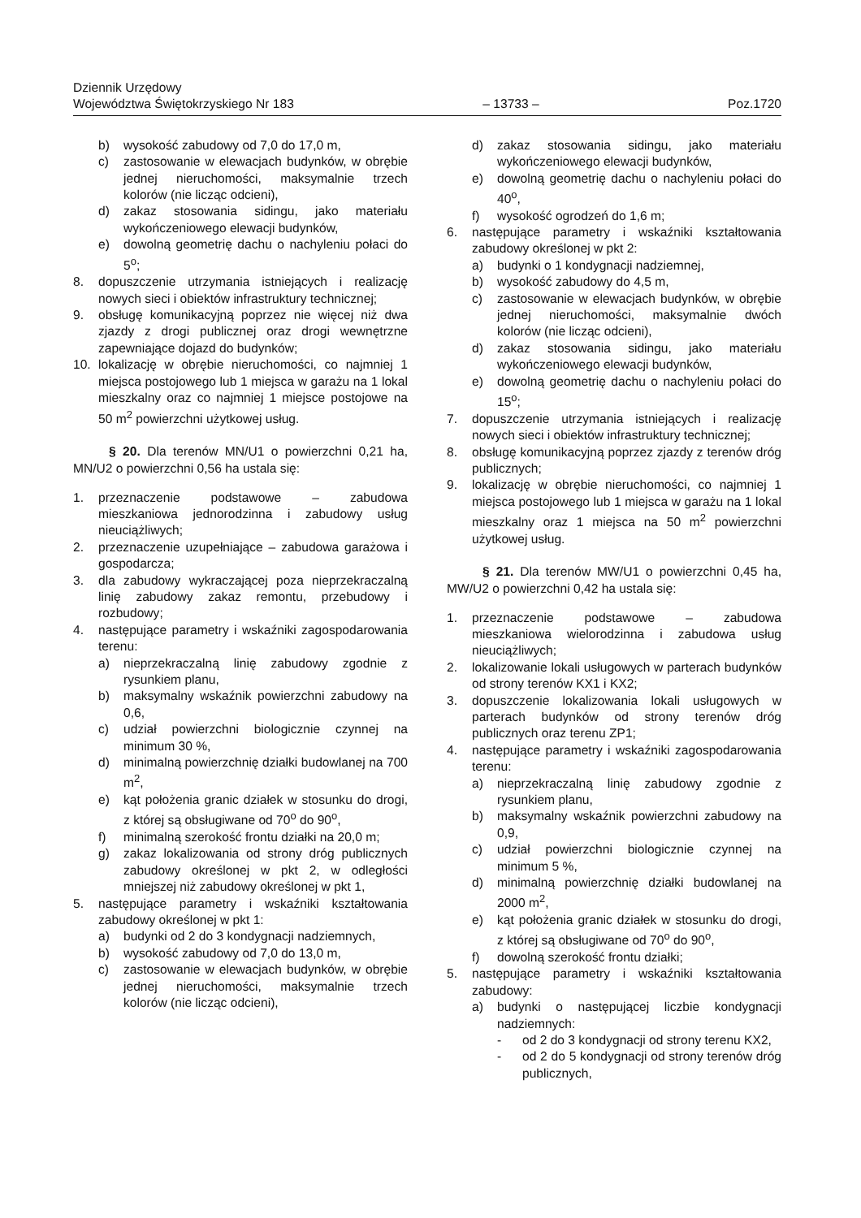Dziennik Urzędowy
Województwa Świętokrzyskiego Nr 183
– 13733 –
Poz.1720
b) wysokość zabudowy od 7,0 do 17,0 m,
c) zastosowanie w elewacjach budynków, w obrębie jednej nieruchomości, maksymalnie trzech kolorów (nie licząc odcieni),
d) zakaz stosowania sidingu, jako materiału wykończeniowego elewacji budynków,
e) dowolną geometrię dachu o nachyleniu połaci do 5<sup>o</sup>;
8. dopuszczenie utrzymania istniejących i realizację nowych sieci i obiektów infrastruktury technicznej;
9. obsługę komunikacyjną poprzez nie więcej niż dwa zjazdy z drogi publicznej oraz drogi wewnętrzne zapewniające dojazd do budynków;
10. lokalizację w obrębie nieruchomości, co najmniej 1 miejsca postojowego lub 1 miejsca w garażu na 1 lokal mieszkalny oraz co najmniej 1 miejsce postojowe na 50 m<sup>2</sup> powierzchni użytkowej usług.
§ 20. Dla terenów MN/U1 o powierzchni 0,21 ha, MN/U2 o powierzchni 0,56 ha ustala się:
1. przeznaczenie podstawowe – zabudowa mieszkaniowa jednorodzinna i zabudowy usług nieuciążliwych;
2. przeznaczenie uzupełniające – zabudowa garażowa i gospodarcza;
3. dla zabudowy wykraczającej poza nieprzekraczalną linię zabudowy zakaz remontu, przebudowy i rozbudowy;
4. następujące parametry i wskaźniki zagospodarowania terenu:
a) nieprzekraczalną linię zabudowy zgodnie z rysunkiem planu,
b) maksymalny wskaźnik powierzchni zabudowy na 0,6,
c) udział powierzchni biologicznie czynnej na minimum 30 %,
d) minimalną powierzchnię działki budowlanej na 700 m<sup>2</sup>,
e) kąt położenia granic działek w stosunku do drogi, z której są obsługiwane od 70<sup>o</sup> do 90<sup>o</sup>,
f) minimalną szerokość frontu działki na 20,0 m;
g) zakaz lokalizowania od strony dróg publicznych zabudowy określonej w pkt 2, w odległości mniejszej niż zabudowy określonej w pkt 1,
5. następujące parametry i wskaźniki kształtowania zabudowy określonej w pkt 1:
a) budynki od 2 do 3 kondygnacji nadziemnych,
b) wysokość zabudowy od 7,0 do 13,0 m,
c) zastosowanie w elewacjach budynków, w obrębie jednej nieruchomości, maksymalnie trzech kolorów (nie licząc odcieni),
d) zakaz stosowania sidingu, jako materiału wykończeniowego elewacji budynków,
e) dowolną geometrię dachu o nachyleniu połaci do 40<sup>o</sup>,
f) wysokość ogrodzeń do 1,6 m;
6. następujące parametry i wskaźniki kształtowania zabudowy określonej w pkt 2:
a) budynki o 1 kondygnacji nadziemnej,
b) wysokość zabudowy do 4,5 m,
c) zastosowanie w elewacjach budynków, w obrębie jednej nieruchomości, maksymalnie dwóch kolorów (nie licząc odcieni),
d) zakaz stosowania sidingu, jako materiału wykończeniowego elewacji budynków,
e) dowolną geometrię dachu o nachyleniu połaci do 15<sup>o</sup>;
7. dopuszczenie utrzymania istniejących i realizację nowych sieci i obiektów infrastruktury technicznej;
8. obsługę komunikacyjną poprzez zjazdy z terenów dróg publicznych;
9. lokalizację w obrębie nieruchomości, co najmniej 1 miejsca postojowego lub 1 miejsca w garażu na 1 lokal mieszkalny oraz 1 miejsca na 50 m<sup>2</sup> powierzchni użytkowej usług.
§ 21. Dla terenów MW/U1 o powierzchni 0,45 ha, MW/U2 o powierzchni 0,42 ha ustala się:
1. przeznaczenie podstawowe – zabudowa mieszkaniowa wielorodzinna i zabudowa usług nieuciążliwych;
2. lokalizowanie lokali usługowych w parterach budynków od strony terenów KX1 i KX2;
3. dopuszczenie lokalizowania lokali usługowych w parterach budynków od strony terenów dróg publicznych oraz terenu ZP1;
4. następujące parametry i wskaźniki zagospodarowania terenu:
a) nieprzekraczalną linię zabudowy zgodnie z rysunkiem planu,
b) maksymalny wskaźnik powierzchni zabudowy na 0,9,
c) udział powierzchni biologicznie czynnej na minimum 5 %,
d) minimalną powierzchnię działki budowlanej na 2000 m<sup>2</sup>,
e) kąt położenia granic działek w stosunku do drogi, z której są obsługiwane od 70<sup>o</sup> do 90<sup>o</sup>,
f) dowolną szerokość frontu działki;
5. następujące parametry i wskaźniki kształtowania zabudowy:
a) budynki o następującej liczbie kondygnacji nadziemnych:
- od 2 do 3 kondygnacji od strony terenu KX2,
- od 2 do 5 kondygnacji od strony terenów dróg publicznych,